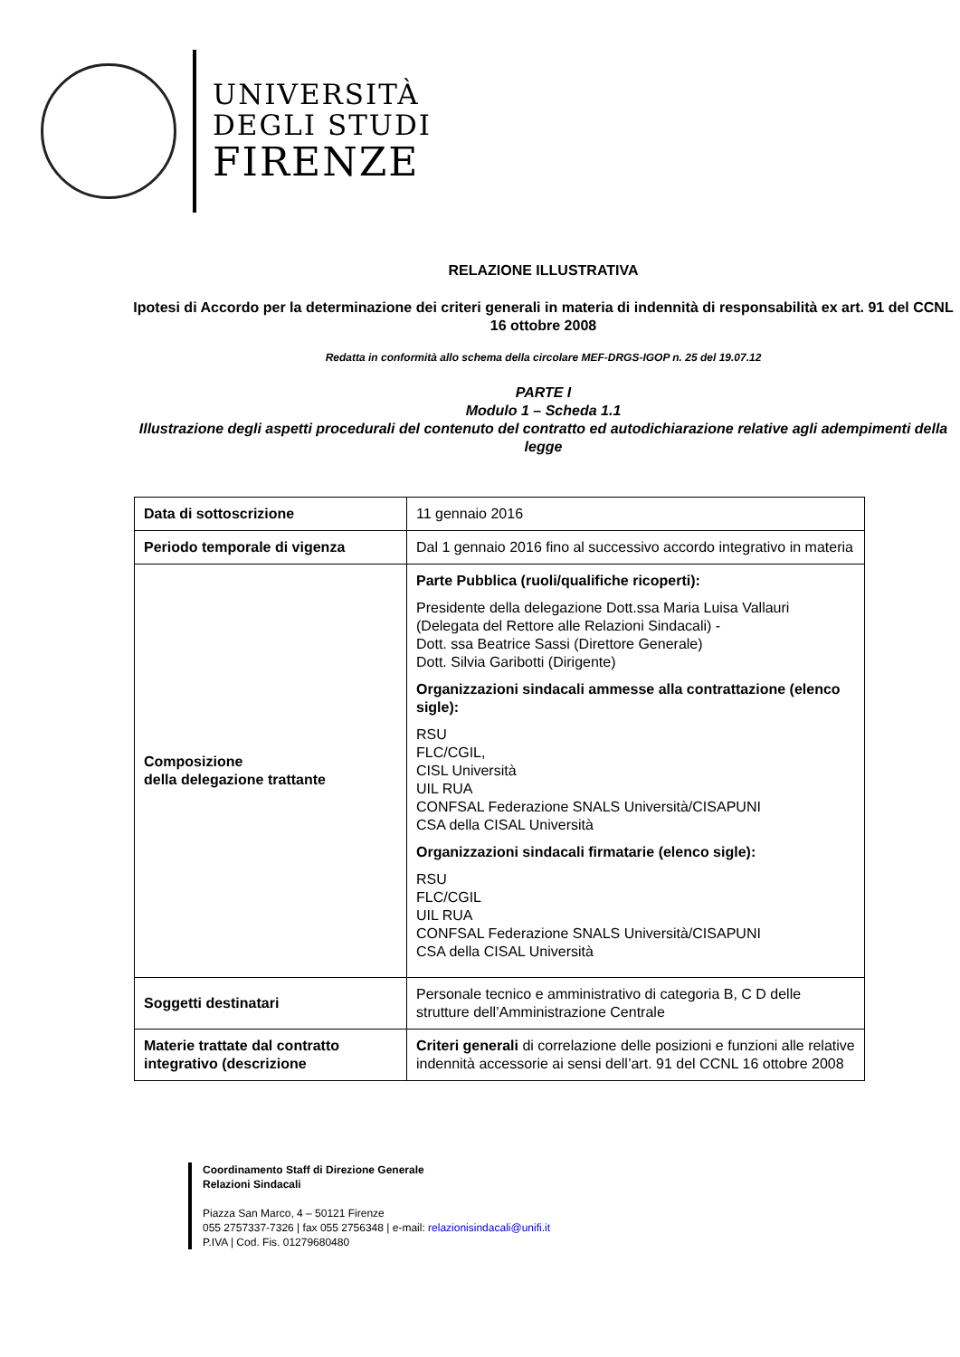UNIVERSITÀ
DEGLI STUDI
FIRENZE
RELAZIONE ILLUSTRATIVA
Ipotesi di Accordo per la determinazione dei criteri generali in materia di indennità di responsabilità ex art. 91 del CCNL 16 ottobre 2008
Redatta in conformità allo schema della circolare MEF-DRGS-IGOP n. 25 del 19.07.12
PARTE I
Modulo 1 – Scheda 1.1
Illustrazione degli aspetti procedurali del contenuto del contratto ed autodichiarazione relative agli adempimenti della legge
| Data di sottoscrizione | 11 gennaio 2016 |
| Periodo temporale di vigenza | Dal 1 gennaio 2016 fino al successivo accordo integrativo in materia |
| Composizione della delegazione trattante | Parte Pubblica (ruoli/qualifiche ricoperti): Presidente della delegazione Dott.ssa Maria Luisa Vallauri (Delegata del Rettore alle Relazioni Sindacali) - Dott. ssa Beatrice Sassi (Direttore Generale) Dott. Silvia Garibotti (Dirigente) Organizzazioni sindacali ammesse alla contrattazione (elenco sigle): RSU FLC/CGIL, CISL Università UIL RUA CONFSAL Federazione SNALS Università/CISAPUNI CSA della CISAL Università Organizzazioni sindacali firmatarie (elenco sigle): RSU FLC/CGIL UIL RUA CONFSAL Federazione SNALS Università/CISAPUNI CSA della CISAL Università |
| Soggetti destinatari | Personale tecnico e amministrativo di categoria B, C D delle strutture dell’Amministrazione Centrale |
| Materie trattate dal contratto integrativo (descrizione | Criteri generali di correlazione delle posizioni e funzioni alle relative indennità accessorie ai sensi dell’art. 91 del CCNL 16 ottobre 2008 |
Coordinamento Staff di Direzione Generale
Relazioni Sindacali
Piazza San Marco, 4 – 50121 Firenze
055 2757337-7326 | fax 055 2756348 | e-mail: relazionisindacali@unifi.it
P.IVA | Cod. Fis. 01279680480